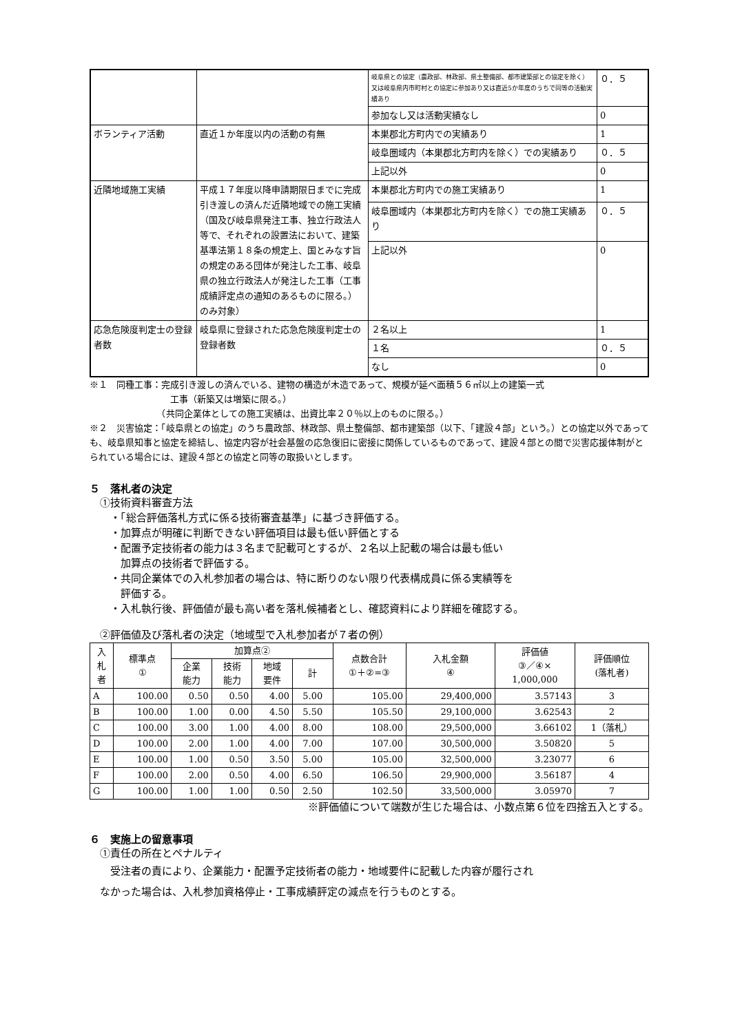| | | 岐阜県との協定（農政部、林政部、県土整備部、都市建築部との協定を除く）又は岐阜県内市町村との協定に参加あり又は直近5か年度のうちで同等の活動実績あり | ０．５ |
| | | 参加なし又は活動実績なし | 0 |
| ボランティア活動 | 直近１か年度以内の活動の有無 | 本巣郡北方町内での実績あり | 1 |
| | | 岐阜圏域内（本巣郡北方町内を除く）での実績あり | ０．５ |
| | | 上記以外 | 0 |
| 近隣地域施工実績 | 平成１７年度以降申請期限日までに完成引き渡しの済んだ近隣地域での施工実績（国及び岐阜県発注工事、独立行政法人等で、それぞれの設置法において、建築基準法第１８条の規定上、国とみなす旨の規定のある団体が発注した工事、岐阜県の独立行政法人が発注した工事（工事成績評定点の通知のあるものに限る。）のみ対象） | 本巣郡北方町内での施工実績あり | 1 |
| | | 岐阜圏域内（本巣郡北方町内を除く）での施工実績あり | ０．５ |
| | | 上記以外 | 0 |
| 応急危険度判定士の登録者数 | 岐阜県に登録された応急危険度判定士の登録者数 | ２名以上 | 1 |
| | | １名 | ０．５ |
| | | なし | 0 |
※１　同種工事：完成引き渡しの済んでいる、建物の構造が木造であって、規模が延べ面積５６㎡以上の建築一式
　　　　　　　　　工事（新築又は増築に限る。）
　　　　　　　　（共同企業体としての施工実績は、出資比率２０％以上のものに限る。）
※２　災害協定：「岐阜県との協定」のうち農政部、林政部、県土整備部、都市建築部（以下、「建設４部」という。）との協定以外であっても、岐阜県知事と協定を締結し、協定内容が社会基盤の応急復旧に密接に関係しているものであって、建設４部との間で災害応援体制がとられている場合には、建設４部との協定と同等の取扱いとします。
５　落札者の決定
　①技術資料審査方法
　　・「総合評価落札方式に係る技術審査基準」に基づき評価する。
　　・加算点が明確に判断できない評価項目は最も低い評価とする
　　・配置予定技術者の能力は３名まで記載可とするが、２名以上記載の場合は最も低い
　　　加算点の技術者で評価する。
　　・共同企業体での入札参加者の場合は、特に断りのない限り代表構成員に係る実績等を
　　　評価する。
　　・入札執行後、評価値が最も高い者を落札候補者とし、確認資料により詳細を確認する。
　②評価値及び落札者の決定（地域型で入札参加者が７者の例）
| 入 札 者 | 標準点 ① | 加算点② | | | | 点数合計 ①＋②=③ | 入札金額 ④ | 評価値 ③／④× 1,000,000 | 評価順位 (落札者) |
| --- | --- | --- | --- | --- | --- | --- | --- | --- | --- |
| | | 企業 能力 | 技術 能力 | 地域 要件 | 計 | | | | |
| A | 100.00 | 0.50 | 0.50 | 4.00 | 5.00 | 105.00 | 29,400,000 | 3.57143 | 3 |
| B | 100.00 | 1.00 | 0.00 | 4.50 | 5.50 | 105.50 | 29,100,000 | 3.62543 | 2 |
| C | 100.00 | 3.00 | 1.00 | 4.00 | 8.00 | 108.00 | 29,500,000 | 3.66102 | 1（落札） |
| D | 100.00 | 2.00 | 1.00 | 4.00 | 7.00 | 107.00 | 30,500,000 | 3.50820 | 5 |
| E | 100.00 | 1.00 | 0.50 | 3.50 | 5.00 | 105.00 | 32,500,000 | 3.23077 | 6 |
| F | 100.00 | 2.00 | 0.50 | 4.00 | 6.50 | 106.50 | 29,900,000 | 3.56187 | 4 |
| G | 100.00 | 1.00 | 1.00 | 0.50 | 2.50 | 102.50 | 33,500,000 | 3.05970 | 7 |
※評価値について端数が生じた場合は、小数点第６位を四捨五入とする。
６　実施上の留意事項
　①責任の所在とペナルティ
　　受注者の責により、企業能力・配置予定技術者の能力・地域要件に記載した内容が履行され
　なかった場合は、入札参加資格停止・工事成績評定の減点を行うものとする。